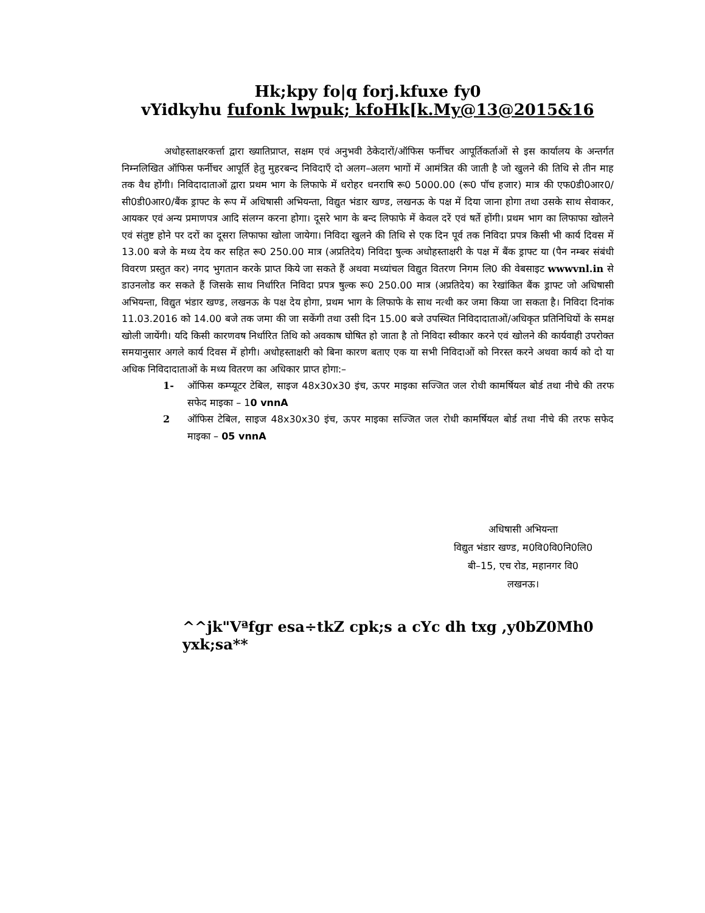Hk;kpy fo|q forj.kfuxe fy0
vYidkyhu fufonk lwpuk; kfoHk[k.My@13@2015&16
अधोहस्ताक्षरकर्त्ता द्वारा ख्यातिप्राप्त, सक्षम एवं अनुभवी ठेकेदारों/ऑफिस फर्नीचर आपूर्तिकर्ताओं से इस कार्यालय के अन्तर्गत निम्नलिखित ऑफिस फर्नीचर आपूर्ति हेतु मुहरबन्द निविदाएँ दो अलग–अलग भागों में आमंत्रित की जाती है जो खुलने की तिथि से तीन माह तक वैध होंगी। निविदादाताओं द्वारा प्रथम भाग के लिफाफे में धरोहर धनराषि रू0 5000.00 (रू0 पॉच हजार) मात्र की एफ0डी0आर0/सी0डी0आर0/बैंक ड्राफ्ट के रूप में अधिषासी अभियन्ता, विद्युत भंडार खण्ड, लखनऊ के पक्ष में दिया जाना होगा तथा उसके साथ सेवाकर, आयकर एवं अन्य प्रमाणपत्र आदि संलग्न करना होगा। दूसरे भाग के बन्द लिफाफे में केवल दरें एवं षर्ते होंगी। प्रथम भाग का लिफाफा खोलने एवं संतुष्ट होने पर दरों का दूसरा लिफाफा खोला जायेगा। निविदा खुलने की तिथि से एक दिन पूर्व तक निविदा प्रपत्र किसी भी कार्य दिवस में 13.00 बजे के मध्य देय कर सहित रू0 250.00 मात्र (अप्रतिदेय) निविदा षुल्क अधोहस्ताक्षरी के पक्ष में बैंक ड्राफ्ट या (पैन नम्बर संबंधी विवरण प्रस्तुत कर) नगद भुगतान करके प्राप्त किये जा सकते हैं अथवा मध्यांचल विद्युत वितरण निगम लि0 की वेबसाइट wwwvnl.in से डाउनलोड कर सकते हैं जिसके साथ निर्धारित निविदा प्रपत्र षुल्क रू0 250.00 मात्र (अप्रतिदेय) का रेखांकित बैंक ड्राफ्ट जो अधिषासी अभियन्ता, विद्युत भंडार खण्ड, लखनऊ के पक्ष देय होगा, प्रथम भाग के लिफाफे के साथ नत्थी कर जमा किया जा सकता है। निविदा दिनांक 11.03.2016 को 14.00 बजे तक जमा की जा सकेंगी तथा उसी दिन 15.00 बजे उपस्थित निविदादाताओं/अधिकृत प्रतिनिधियों के समक्ष खोली जायेंगी। यदि किसी कारणवष निर्धारित तिथि को अवकाष घोषित हो जाता है तो निविदा स्वीकार करने एवं खोलने की कार्यवाही उपरोक्त समयानुसार अगले कार्य दिवस में होगी। अधोहस्ताक्षरी को बिना कारण बताए एक या सभी निविदाओं को निरस्त करने अथवा कार्य को दो या अधिक निविदादाताओं के मध्य वितरण का अधिकार प्राप्त होगा:–
1- ऑफिस कम्प्यूटर टेबिल, साइज 48x30x30 इंच, ऊपर माइका सज्जित जल रोधी कामर्षियल बोर्ड तथा नीचे की तरफ सफेद माइका – 10 vnnA
2 ऑफिस टेबिल, साइज 48x30x30 इंच, ऊपर माइका सज्जित जल रोधी कामर्षियल बोर्ड तथा नीचे की तरफ सफेद माइका – 05 vnnA
अधिषासी अभियन्ता
विद्युत भंडार खण्ड, म0वि0वि0नि0लि0
बी–15, एच रोड, महानगर वि0
लखनऊ।
^^jk"Vªfgr esa÷tkZ cpk;s a cYc dh txg ,y0bZ0Mh0 yxk;sa**